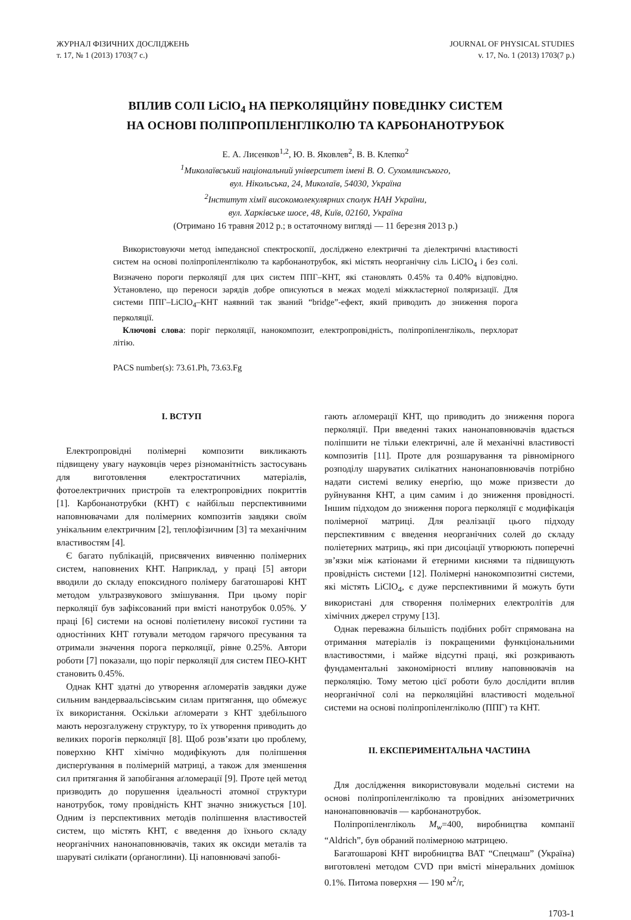ЖУРНАЛ ФІЗИЧНИХ ДОСЛІДЖЕНЬ
т. 17, № 1 (2013) 1703(7 с.)
JOURNAL OF PHYSICAL STUDIES
v. 17, No. 1 (2013) 1703(7 p.)
ВПЛИВ СОЛІ LiClO<sub>4</sub> НА ПЕРКОЛЯЦІЙНУ ПОВЕДІНКУ СИСТЕМ
НА ОСНОВІ ПОЛІПРОПІЛЕНГЛІКОЛЮ ТА КАРБОНАНОТРУБОК
Е. А. Лисенков<sup>1,2</sup>, Ю. В. Яковлев<sup>2</sup>, В. В. Клепко<sup>2</sup>
<sup>1</sup> Миколаївський національний університет імені В. О. Сухомлинського,
вул. Нікольська, 24, Миколаїв, 54030, Україна
<sup>2</sup> Інститут хімії високомолекулярних сполук НАН України,
вул. Харківське шосе, 48, Київ, 02160, Україна
(Отримано 16 травня 2012 р.; в остаточному вигляді — 11 березня 2013 р.)
Використовуючи метод імпедансної спектроскопії, досліджено електричні та діелектричні властивості систем на основі поліпропіленгліколю та карбонанотрубок, які містять неорганічну сіль LiClO<sub>4</sub> і без солі. Визначено пороги перколяції для цих систем ППГ–КНТ, які становлять 0.45% та 0.40% відповідно. Установлено, що переноси зарядів добре описуються в межах моделі міжкластерної поляризації. Для системи ППГ–LiClO<sub>4</sub>–КНТ наявний так званий “bridge”-ефект, який приводить до зниження порога перколяції.
Ключові слова: поріг перколяції, нанокомпозит, електропровідність, поліпропіленгліколь, перхлорат літію.
PACS number(s): 73.61.Ph, 73.63.Fg
I. ВСТУП
Електропровідні полімерні композити викликають підвищену увагу науковців через різноманітність застосувань для виготовлення електростатичних матеріалів, фотоелектричних пристроїв та електропровідних покриттів [1]. Карбонанотрубки (КНТ) є найбільш перспективними наповнювачами для полімерних композитів завдяки своїм унікальним електричним [2], теплофізичним [3] та механічним властивостям [4].
Є багато публікацій, присвячених вивченню полімерних систем, наповнених КНТ. Наприклад, у праці [5] автори вводили до складу епоксидного полімеру багатошарові КНТ методом ультразвукового змішування. При цьому поріг перколяції був зафіксований при вмісті нанотрубок 0.05%. У праці [6] системи на основі поліетилену високої густини та одностінних КНТ готували методом гарячого пресування та отримали значення порога перколяції, рівне 0.25%. Автори роботи [7] показали, що поріг перколяції для систем ПЕО-КНТ становить 0.45%.
Однак КНТ здатні до утворення аґломератів завдяки дуже сильним вандерваальсівським силам притягання, що обмежує їх використання. Оскільки аґломерати з КНТ здебільшого мають нерозгалужену структуру, то їх утворення приводить до великих порогів перколяції [8]. Щоб розв’язати цю проблему, поверхню КНТ хімічно модифікують для поліпшення дисперґування в полімерній матриці, а також для зменшення сил притягання й запобігання аґломерації [9]. Проте цей метод призводить до порушення ідеальності атомної структури нанотрубок, тому провідність КНТ значно знижується [10]. Одним із перспективних методів поліпшення властивостей систем, що містять КНТ, є введення до їхнього складу неорганічних нанонаповнювачів, таких як оксиди металів та шаруваті силікати (орґаноглини). Ці наповнювачі запобі-
гають аґломерації КНТ, що приводить до зниження порога перколяції. При введенні таких нанонаповнювачів вдається поліпшити не тільки електричні, але й механічні властивості композитів [11]. Проте для розшарування та рівномірного розподілу шаруватих силікатних нанонаповнювачів потрібно надати системі велику енерґію, що може призвести до руйнування КНТ, а цим самим і до зниження провідності. Іншим підходом до зниження порога перколяції є модифікація полімерної матриці. Для реалізації цього підходу перспективним є введення неорганічних солей до складу поліетерних матриць, які при дисоціації утворюють поперечні зв’язки між катіонами й етерними киснями та підвищують провідність системи [12]. Полімерні нанокомпозитні системи, які містять LiClO<sub>4</sub>, є дуже перспективними й можуть бути використані для створення полімерних електролітів для хімічних джерел струму [13].
Однак переважна більшість подібних робіт спрямована на отримання матеріалів із покращеними функціональними властивостями, і майже відсутні праці, які розкривають фундаментальні закономірності впливу наповнювачів на перколяцію. Тому метою цієї роботи було дослідити вплив неорганічної солі на перколяційні властивості модельної системи на основі поліпропіленгліколю (ППГ) та КНТ.
II. ЕКСПЕРИМЕНТАЛЬНА ЧАСТИНА
Для дослідження використовували модельні системи на основі поліпропіленгліколю та провідних анізометричних нанонаповнювачів — карбонанотрубок.
Поліпропіленгліколь M<sub>w</sub>=400, виробництва компанії “Aldrich”, був обраний полімерною матрицею.
Багатошарові КНТ виробництва ВАТ “Спецмаш” (Україна) виготовлені методом CVD при вмісті мінеральних домішок 0.1%. Питома поверхня — 190 м<sup>2</sup>/г,
1703-1